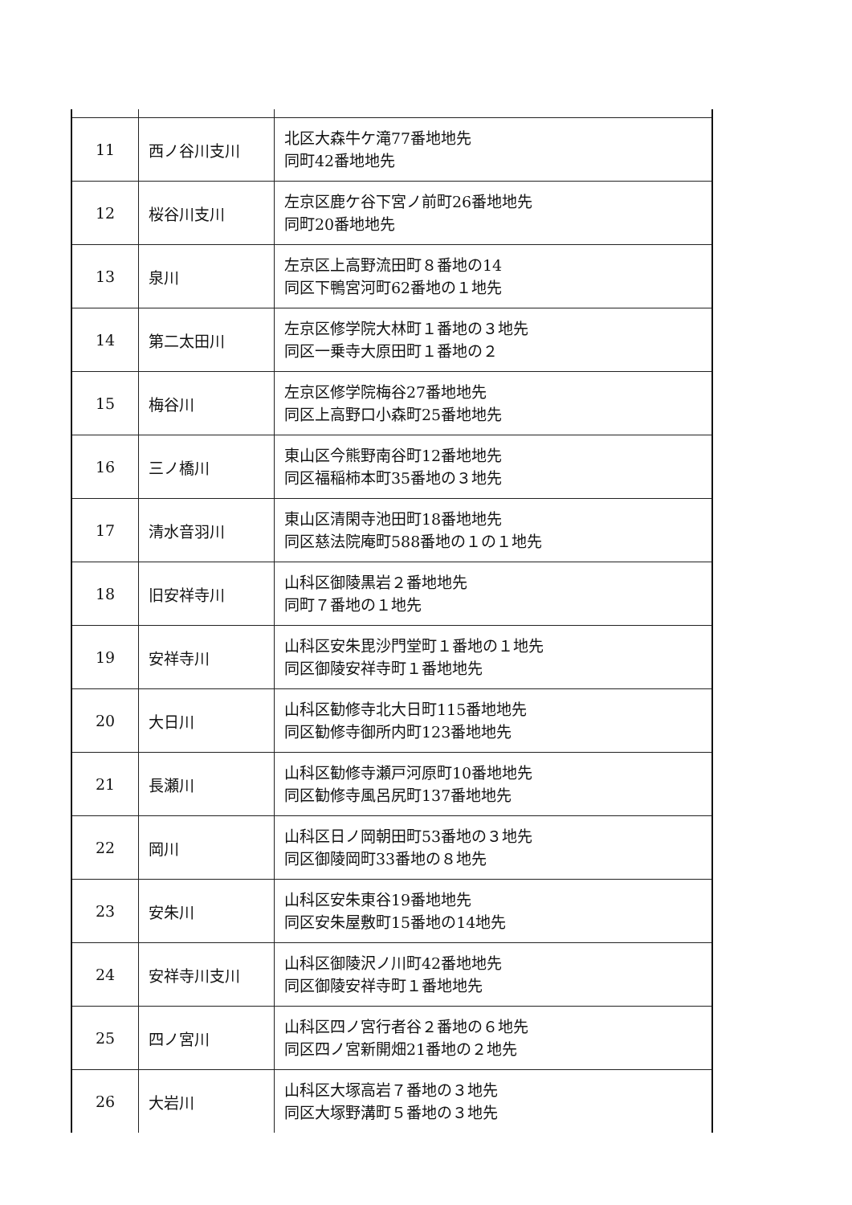| 11 | 西ノ谷川支川 | 北区大森牛ケ滝77番地地先 同町42番地地先 |
| 12 | 桜谷川支川 | 左京区鹿ケ谷下宮ノ前町26番地地先 同町20番地地先 |
| 13 | 泉川 | 左京区上高野流田町８番地の14 同区下鴨宮河町62番地の１地先 |
| 14 | 第二太田川 | 左京区修学院大林町１番地の３地先 同区一乗寺大原田町１番地の２ |
| 15 | 梅谷川 | 左京区修学院梅谷27番地地先 同区上高野口小森町25番地地先 |
| 16 | 三ノ橋川 | 東山区今熊野南谷町12番地地先 同区福稲柿本町35番地の３地先 |
| 17 | 清水音羽川 | 東山区清閑寺池田町18番地地先 同区慈法院庵町588番地の１の１地先 |
| 18 | 旧安祥寺川 | 山科区御陵黒岩２番地地先 同町７番地の１地先 |
| 19 | 安祥寺川 | 山科区安朱毘沙門堂町１番地の１地先 同区御陵安祥寺町１番地地先 |
| 20 | 大日川 | 山科区勧修寺北大日町115番地地先 同区勧修寺御所内町123番地地先 |
| 21 | 長瀬川 | 山科区勧修寺瀬戸河原町10番地地先 同区勧修寺風呂尻町137番地地先 |
| 22 | 岡川 | 山科区日ノ岡朝田町53番地の３地先 同区御陵岡町33番地の８地先 |
| 23 | 安朱川 | 山科区安朱東谷19番地地先 同区安朱屋敷町15番地の14地先 |
| 24 | 安祥寺川支川 | 山科区御陵沢ノ川町42番地地先 同区御陵安祥寺町１番地地先 |
| 25 | 四ノ宮川 | 山科区四ノ宮行者谷２番地の６地先 同区四ノ宮新開畑21番地の２地先 |
| 26 | 大岩川 | 山科区大塚高岩７番地の３地先 同区大塚野溝町５番地の３地先 |